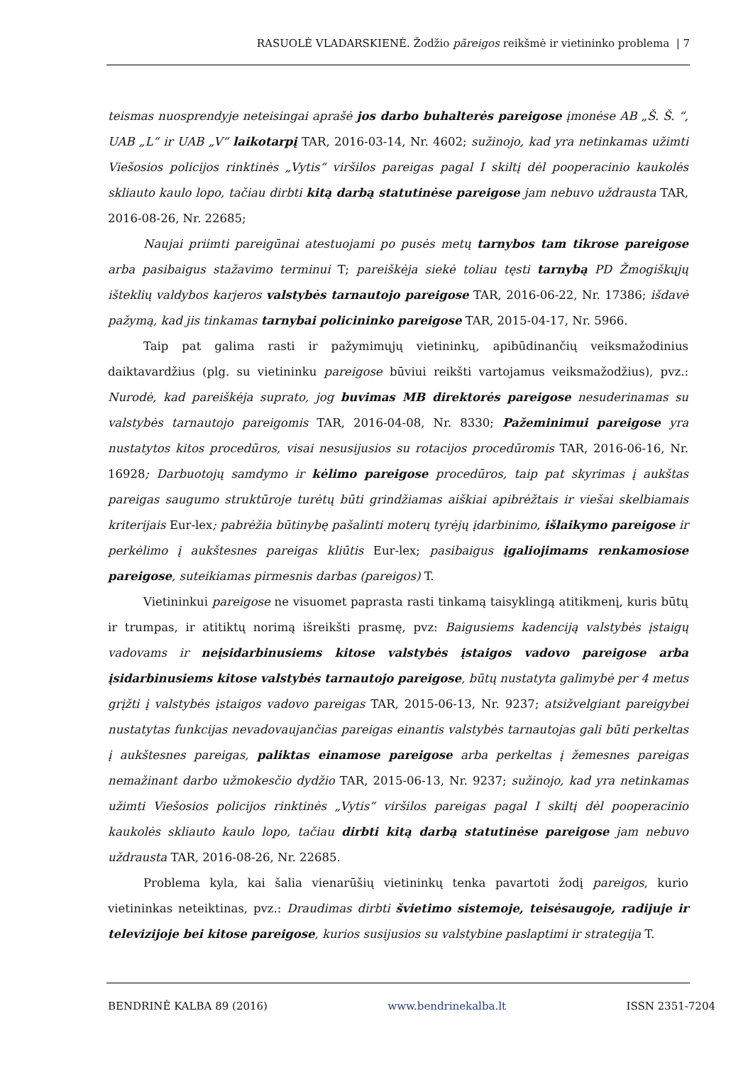RASUOLĖ VLADARSKIENĖ. Žodžio pãreigos reikšmė ir vietininko problema | 7
teismas nuosprendyje neteisingai aprašė jos darbo buhalterės pareigose įmonėse AB „Š. Š. “, UAB „L“ ir UAB „V“ laikotarpį TAR, 2016-03-14, Nr. 4602; sužinojo, kad yra netinkamas užimti Viešosios policijos rinktinės „Vytis“ viršilos pareigas pagal I skiltį dėl pooperacinio kaukolės skliauto kaulo lopo, tačiau dirbti kitą darbą statutinėse pareigose jam nebuvo uždrausta TAR, 2016-08-26, Nr. 22685;
Naujai priimti pareigūnai atestuojami po pusės metų tarnybos tam tikrose pareigose arba pasibaigus stažavimo terminui T; pareiškėja siekė toliau tęsti tarnybą PD Žmogiškųjų išteklių valdybos karjeros valstybės tarnautojo pareigose TAR, 2016-06-22, Nr. 17386; išdavė pažymą, kad jis tinkamas tarnybai policininko pareigose TAR, 2015-04-17, Nr. 5966.
Taip pat galima rasti ir pažymimųjų vietininkų, apibūdinančių veiksmažodinius daiktavardžius (plg. su vietininku pareigose būviui reikšti vartojamus veiksmažodžius), pvz.: Nurodė, kad pareiškėja suprato, jog buvimas MB direktorės pareigose nesuderinamas su valstybės tarnautojo pareigomis TAR, 2016-04-08, Nr. 8330; Pažeminimui pareigose yra nustatytos kitos procedūros, visai nesusijusios su rotacijos procedūromis TAR, 2016-06-16, Nr. 16928; Darbuotojų samdymo ir kėlimo pareigose procedūros, taip pat skyrimas į aukštas pareigas saugumo struktūroje turėtų būti grindžiamas aiškiai apibrėžtais ir viešai skelbiamais kriterijais Eur-lex; pabrėžia būtinybę pašalinti moterų tyrėjų įdarbinimo, išlaikymo pareigose ir perkėlimo į aukštesnes pareigas kliūtis Eur-lex; pasibaigus įgaliojimams renkamosiose pareigose, suteikiamas pirmesnis darbas (pareigos) T.
Vietininkui pareigose ne visuomet paprasta rasti tinkamą taisyklingą atitikmenį, kuris būtų ir trumpas, ir atitiktų norimą išreikšti prasmę, pvz: Baigusiems kadenciją valstybės įstaigų vadovams ir neįsidarbinusiems kitose valstybės įstaigos vadovo pareigose arba įsidarbinusiems kitose valstybės tarnautojo pareigose, būtų nustatyta galimybė per 4 metus grįžti į valstybės įstaigos vadovo pareigas TAR, 2015-06-13, Nr. 9237; atsižvelgiant pareigybei nustatytas funkcijas nevadovaujančias pareigas einantis valstybės tarnautojas gali būti perkeltas į aukštesnes pareigas, paliktas einamose pareigose arba perkeltas į žemesnes pareigas nemažinant darbo užmokesčio dydžio TAR, 2015-06-13, Nr. 9237; sužinojo, kad yra netinkamas užimti Viešosios policijos rinktinės „Vytis“ viršilos pareigas pagal I skiltį dėl pooperacinio kaukolės skliauto kaulo lopo, tačiau dirbti kitą darbą statutinėse pareigose jam nebuvo uždrausta TAR, 2016-08-26, Nr. 22685.
Problema kyla, kai šalia vienarūšių vietininkų tenka pavartoti žodį pareigos, kurio vietininkas neteiktinas, pvz.: Draudimas dirbti švietimo sistemoje, teisėsaugoje, radijuje ir televizijoje bei kitose pareigose, kurios susijusios su valstybine paslaptimi ir strategija T.
BENDRINĖ KALBA 89 (2016) www.bendrinekalba.lt ISSN 2351-7204